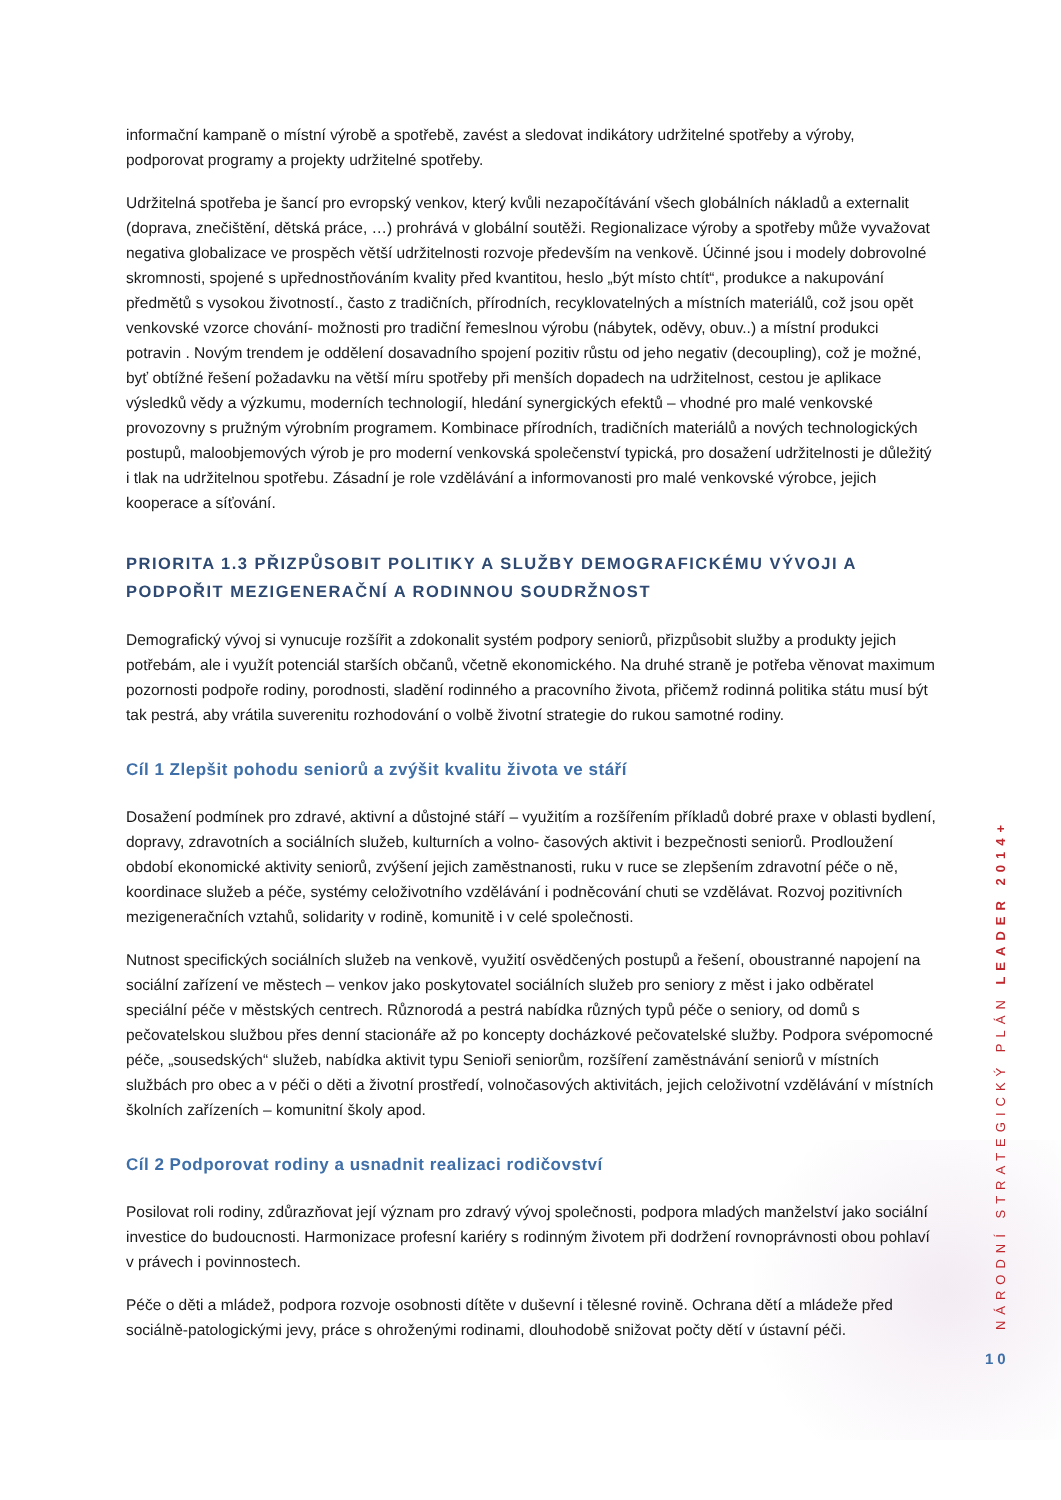informační kampaně o místní výrobě a spotřebě, zavést a sledovat indikátory udržitelné spotřeby a výroby, podporovat programy a projekty udržitelné spotřeby.
Udržitelná spotřeba je šancí pro evropský venkov, který kvůli nezapočítávání všech globálních nákladů a externalit (doprava, znečištění, dětská práce, …) prohrává v globální soutěži. Regionalizace výroby a spotřeby může vyvažovat negativa globalizace ve prospěch větší udržitelnosti rozvoje především na venkově. Účinné jsou i modely dobrovolné skromnosti, spojené s upřednostňováním kvality před kvantitou, heslo „být místo chtít“, produkce a nakupování předmětů s vysokou životností., často z tradičních, přírodních, recyklovatelných a místních materiálů, což jsou opět venkovské vzorce chování- možnosti pro tradiční řemeslnou výrobu (nábytek, oděvy, obuv..) a místní produkci potravin . Novým trendem je oddělení dosavadního spojení pozitiv růstu od jeho negativ (decoupling), což je možné, byť obtížné řešení požadavku na větší míru spotřeby při menších dopadech na udržitelnost, cestou je aplikace výsledků vědy a výzkumu, moderních technologií, hledání synergických efektů – vhodné pro malé venkovské provozovny s pružným výrobním programem. Kombinace přírodních, tradičních materiálů a nových technologických postupů, maloobjemových výrob je pro moderní venkovská společenství typická, pro dosažení udržitelnosti je důležitý i tlak na udržitelnou spotřebu. Zásadní je role vzdělávání a informovanosti pro malé venkovské výrobce, jejich kooperace a síťování.
PRIORITA 1.3 PŘIZPŮSOBIT POLITIKY A SLUŽBY DEMOGRAFICKÉMU VÝVOJI A PODPOŘIT MEZIGENERAČNÍ A RODINNOU SOUDRŽNOST
Demografický vývoj si vynucuje rozšířit a zdokonalit systém podpory seniorů, přizpůsobit služby a produkty jejich potřebám, ale i využít potenciál starších občanů, včetně ekonomického. Na druhé straně je potřeba věnovat maximum pozornosti podpoře rodiny, porodnosti, sladění rodinného a pracovního života, přičemž rodinná politika státu musí být tak pestrá, aby vrátila suverenitu rozhodování o volbě životní strategie do rukou samotné rodiny.
Cíl 1 Zlepšit pohodu seniorů a zvýšit kvalitu života ve stáří
Dosažení podmínek pro zdravé, aktivní a důstojné stáří – využitím a rozšířením příkladů dobré praxe v oblasti bydlení, dopravy, zdravotních a sociálních služeb, kulturních a volno- časových aktivit i bezpečnosti seniorů. Prodloužení období ekonomické aktivity seniorů, zvýšení jejich zaměstnanosti, ruku v ruce se zlepšením zdravotní péče o ně, koordinace služeb a péče, systémy celoživotního vzdělávání i podněcování chuti se vzdělávat. Rozvoj pozitivních mezigeneračních vztahů, solidarity v rodině, komunitě i v celé společnosti.
Nutnost specifických sociálních služeb na venkově, využití osvědčených postupů a řešení, oboustranné napojení na sociální zařízení ve městech – venkov jako poskytovatel sociálních služeb pro seniory z měst i jako odběratel speciální péče v městských centrech. Různorodá a pestrá nabídka různých typů péče o seniory, od domů s pečovatelskou službou přes denní stacionáře až po koncepty docházkové pečovatelské služby. Podpora svépomocné péče, „sousedských“ služeb, nabídka aktivit typu Senioři seniorům, rozšíření zaměstnávání seniorů v místních službách pro obec a v péči o děti a životní prostředí, volnočasových aktivitách, jejich celoživotní vzdělávání v místních školních zařízeních – komunitní školy apod.
Cíl 2 Podporovat rodiny a usnadnit realizaci rodičovství
Posilovat roli rodiny, zdůrazňovat její význam pro zdravý vývoj společnosti, podpora mladých manželství jako sociální investice do budoucnosti. Harmonizace profesní kariéry s rodinným životem při dodržení rovnoprávnosti obou pohlaví v právech i povinnostech.
Péče o děti a mládež, podpora rozvoje osobnosti dítěte v duševní i tělesné rovině. Ochrana dětí a mládeže před sociálně-patologickými jevy, práce s ohroženými rodinami, dlouhodobě snižovat počty dětí v ústavní péči.
NÁRODNÍ STRATEGICKÝ PLÁN LEADER 2014+
10